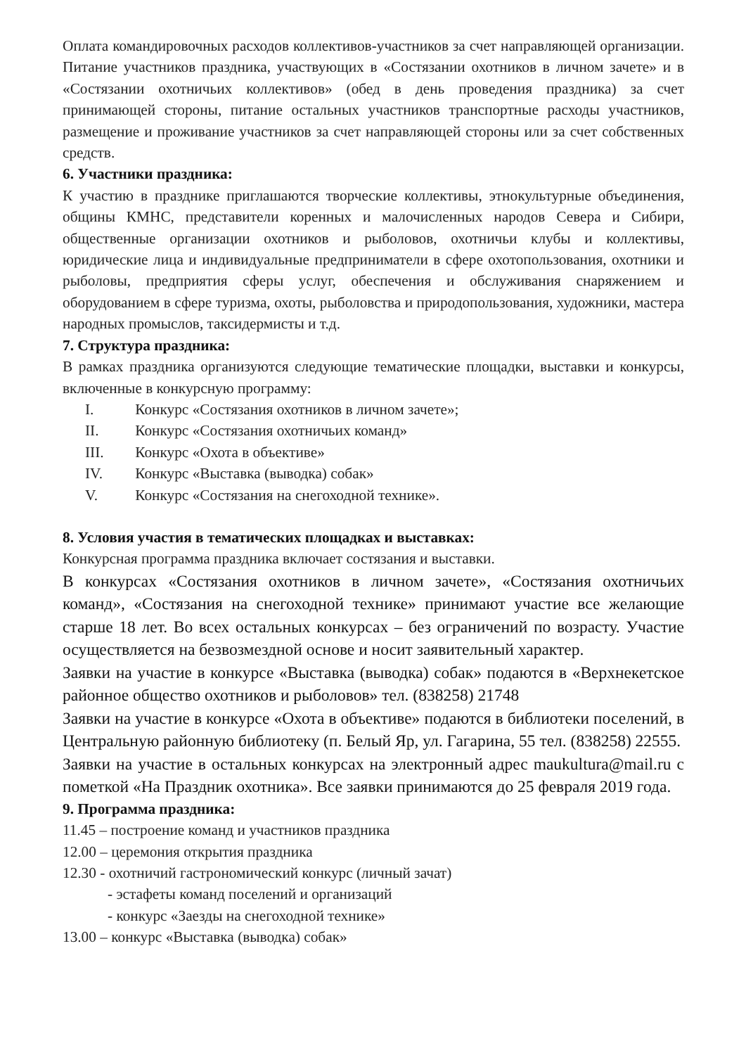Оплата командировочных расходов коллективов-участников за счет направляющей организации. Питание участников праздника, участвующих в «Состязании охотников в личном зачете» и в «Состязании охотничьих коллективов» (обед в день проведения праздника) за счет принимающей стороны, питание остальных участников транспортные расходы участников, размещение и проживание участников за счет направляющей стороны или за счет собственных средств.
6. Участники праздника:
К участию в празднике приглашаются творческие коллективы, этнокультурные объединения, общины КМНС, представители коренных и малочисленных народов Севера и Сибири, общественные организации охотников и рыболовов, охотничьи клубы и коллективы, юридические лица и индивидуальные предприниматели в сфере охотопользования, охотники и рыболовы, предприятия сферы услуг, обеспечения и обслуживания снаряжением и оборудованием в сфере туризма, охоты, рыболовства и природопользования, художники, мастера народных промыслов, таксидермисты и т.д.
7. Структура праздника:
В рамках праздника организуются следующие тематические площадки, выставки и конкурсы, включенные в конкурсную программу:
I. Конкурс «Состязания охотников в личном зачете»;
II. Конкурс «Состязания охотничьих команд»
III. Конкурс «Охота в объективе»
IV. Конкурс «Выставка (выводка) собак»
V. Конкурс «Состязания на снегоходной технике».
8. Условия участия в тематических площадках и выставках:
Конкурсная программа праздника включает состязания и выставки.
В конкурсах «Состязания охотников в личном зачете», «Состязания охотничьих команд», «Состязания на снегоходной технике» принимают участие все желающие старше 18 лет. Во всех остальных конкурсах – без ограничений по возрасту. Участие осуществляется на безвозмездной основе и носит заявительный характер.
Заявки на участие в конкурсе «Выставка (выводка) собак» подаются в «Верхнекетское районное общество охотников и рыболовов» тел. (838258) 21748
Заявки на участие в конкурсе «Охота в объективе» подаются в библиотеки поселений, в Центральную районную библиотеку (п. Белый Яр, ул. Гагарина, 55 тел. (838258) 22555.
Заявки на участие в остальных конкурсах на электронный адрес maukultura@mail.ru с пометкой «На Праздник охотника». Все заявки принимаются до 25 февраля 2019 года.
9. Программа праздника:
11.45 – построение команд и участников праздника
12.00 – церемония открытия праздника
12.30 - охотничий гастрономический конкурс (личный зачат)
- эстафеты команд поселений и организаций
- конкурс «Заезды на снегоходной технике»
13.00 – конкурс «Выставка (выводка) собак»